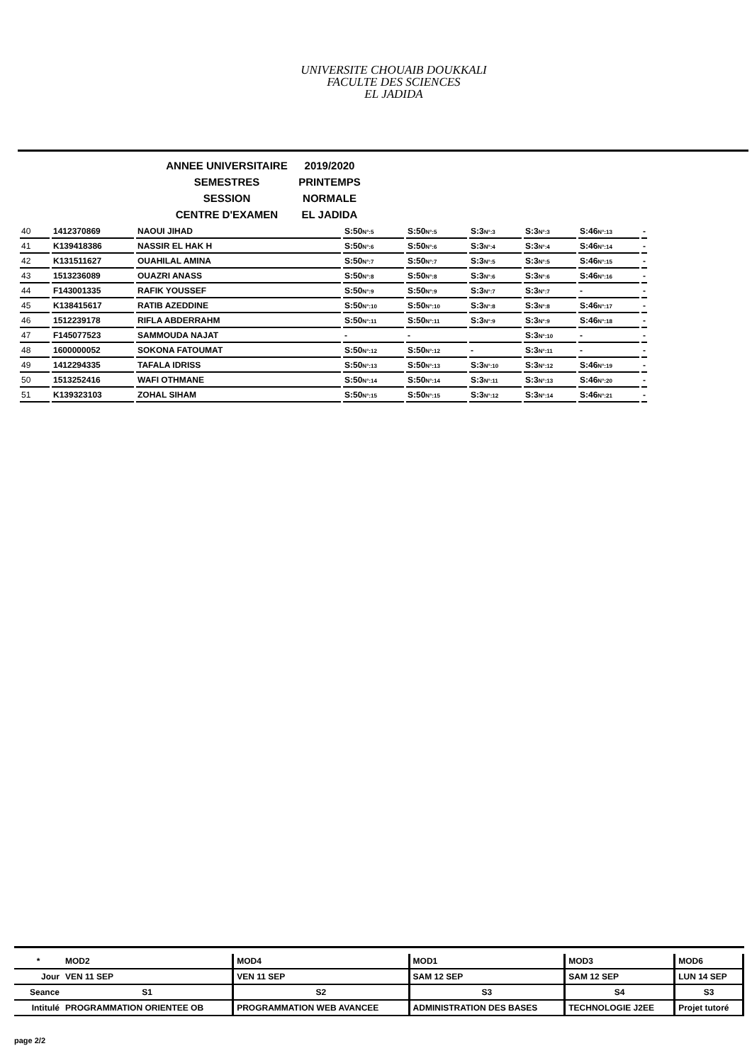UNIVERSITE CHOUAIB DOUKKALI
FACULTE DES SCIENCES
EL JADIDA
ANNEE UNIVERSITAIRE 2019/2020
SEMESTRES PRINTEMPS
SESSION NORMALE
CENTRE D'EXAMEN EL JADIDA
| 40 | 1412370869 | NAOUI JIHAD | S:50<sub>N°:5</sub> | S:50<sub>N°:5</sub> | S:3<sub>N°:3</sub> | S:3<sub>N°:3</sub> | S:46<sub>N°:13</sub> | - |
| 41 | K139418386 | NASSIR EL HAK H | S:50<sub>N°:6</sub> | S:50<sub>N°:6</sub> | S:3<sub>N°:4</sub> | S:3<sub>N°:4</sub> | S:46<sub>N°:14</sub> | - |
| 42 | K131511627 | OUAHILAL AMINA | S:50<sub>N°:7</sub> | S:50<sub>N°:7</sub> | S:3<sub>N°:5</sub> | S:3<sub>N°:5</sub> | S:46<sub>N°:15</sub> | - |
| 43 | 1513236089 | OUAZRI ANASS | S:50<sub>N°:8</sub> | S:50<sub>N°:8</sub> | S:3<sub>N°:6</sub> | S:3<sub>N°:6</sub> | S:46<sub>N°:16</sub> | - |
| 44 | F143001335 | RAFIK YOUSSEF | S:50<sub>N°:9</sub> | S:50<sub>N°:9</sub> | S:3<sub>N°:7</sub> | S:3<sub>N°:7</sub> | - | - |
| 45 | K138415617 | RATIB AZEDDINE | S:50<sub>N°:10</sub> | S:50<sub>N°:10</sub> | S:3<sub>N°:8</sub> | S:3<sub>N°:8</sub> | S:46<sub>N°:17</sub> | - |
| 46 | 1512239178 | RIFLA ABDERRAHM | S:50<sub>N°:11</sub> | S:50<sub>N°:11</sub> | S:3<sub>N°:9</sub> | S:3<sub>N°:9</sub> | S:46<sub>N°:18</sub> | - |
| 47 | F145077523 | SAMMOUDA NAJAT | - | - | | S:3<sub>N°:10</sub> | - | - |
| 48 | 1600000052 | SOKONA FATOUMAT | S:50<sub>N°:12</sub> | S:50<sub>N°:12</sub> | - | S:3<sub>N°:11</sub> | - | - |
| 49 | 1412294335 | TAFALA IDRISS | S:50<sub>N°:13</sub> | S:50<sub>N°:13</sub> | S:3<sub>N°:10</sub> | S:3<sub>N°:12</sub> | S:46<sub>N°:19</sub> | - |
| 50 | 1513252416 | WAFI OTHMANE | S:50<sub>N°:14</sub> | S:50<sub>N°:14</sub> | S:3<sub>N°:11</sub> | S:3<sub>N°:13</sub> | S:46<sub>N°:20</sub> | - |
| 51 | K139323103 | ZOHAL SIHAM | S:50<sub>N°:15</sub> | S:50<sub>N°:15</sub> | S:3<sub>N°:12</sub> | S:3<sub>N°:14</sub> | S:46<sub>N°:21</sub> | - |
| * | MOD2 | MOD4 | MOD1 | MOD3 | MOD6 |
| Jour | VEN 11 SEP | VEN 11 SEP | SAM 12 SEP | SAM 12 SEP | LUN 14 SEP |
| Seance | S1 | S2 | S3 | S4 | S3 |
| Intitulé | PROGRAMMATION ORIENTEE OB | PROGRAMMATION WEB AVANCEE | ADMINISTRATION DES BASES | TECHNOLOGIE J2EE | Projet tutoré |
page 2/2